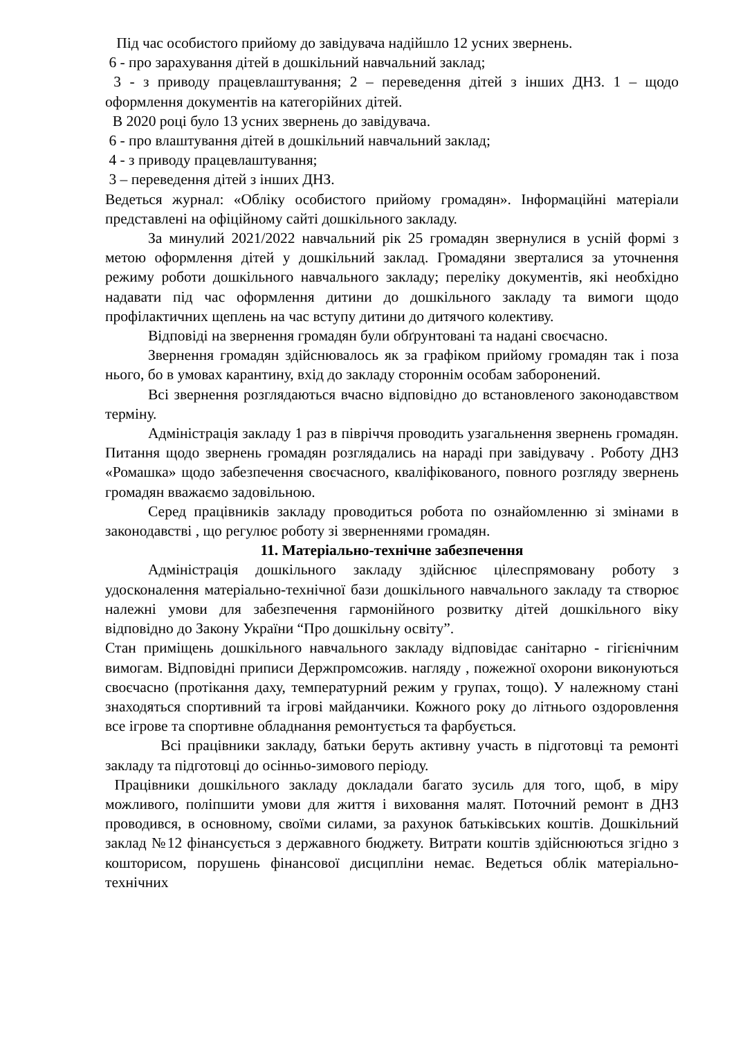Під час особистого прийому до завідувача надійшло 12 усних звернень.
6 - про зарахування дітей в дошкільний навчальний заклад;
3 - з приводу працевлаштування; 2 – переведення дітей з інших ДНЗ. 1 – щодо оформлення документів на категорійних дітей.
В 2020 році було 13 усних звернень до завідувача.
6 - про влаштування дітей в дошкільний навчальний заклад;
4 - з приводу працевлаштування;
3 – переведення дітей з інших ДНЗ.
Ведеться журнал: «Обліку особистого прийому громадян». Інформаційні матеріали представлені на офіційному сайті дошкільного закладу.
За минулий 2021/2022 навчальний рік 25 громадян звернулися в усній формі з метою оформлення дітей у дошкільний заклад. Громадяни зверталися за уточнення режиму роботи дошкільного навчального закладу; переліку документів, які необхідно надавати під час оформлення дитини до дошкільного закладу та вимоги щодо профілактичних щеплень на час вступу дитини до дитячого колективу.
Відповіді на звернення громадян були обґрунтовані та надані своєчасно.
Звернення громадян здійснювалось як за графіком прийому громадян так і поза нього, бо в умовах карантину, вхід до закладу стороннім особам заборонений.
Всі звернення розглядаються вчасно відповідно до встановленого законодавством терміну.
Адміністрація закладу 1 раз в півріччя проводить узагальнення звернень громадян. Питання щодо звернень громадян розглядались на нараді при завідувачу . Роботу ДНЗ «Ромашка» щодо забезпечення своєчасного, кваліфікованого, повного розгляду звернень громадян вважаємо задовільною.
Серед працівників закладу проводиться робота по ознайомленню зі змінами в законодавстві , що регулює роботу зі зверненнями громадян.
11. Матеріально-технічне забезпечення
Адміністрація дошкільного закладу здійснює цілеспрямовану роботу з удосконалення матеріально-технічної бази дошкільного навчального закладу та створює належні умови для забезпечення гармонійного розвитку дітей дошкільного віку відповідно до Закону України “Про дошкільну освіту”.
Стан приміщень дошкільного навчального закладу відповідає санітарно - гігієнічним вимогам. Відповідні приписи Держпромсожив. нагляду , пожежної охорони виконуються своєчасно (протікання даху, температурний режим у групах, тощо). У належному стані знаходяться спортивний та ігрові майданчики. Кожного року до літнього оздоровлення все ігрове та спортивне обладнання ремонтується та фарбується.
Всі працівники закладу, батьки беруть активну участь в підготовці та ремонті закладу та підготовці до осінньо-зимового періоду.
Працівники дошкільного закладу докладали багато зусиль для того, щоб, в міру можливого, поліпшити умови для життя і виховання малят. Поточний ремонт в ДНЗ проводився, в основному, своїми силами, за рахунок батьківських коштів. Дошкільний заклад №12 фінансується з державного бюджету. Витрати коштів здійснюються згідно з кошторисом, порушень фінансової дисципліни немає. Ведеться облік матеріально-технічних